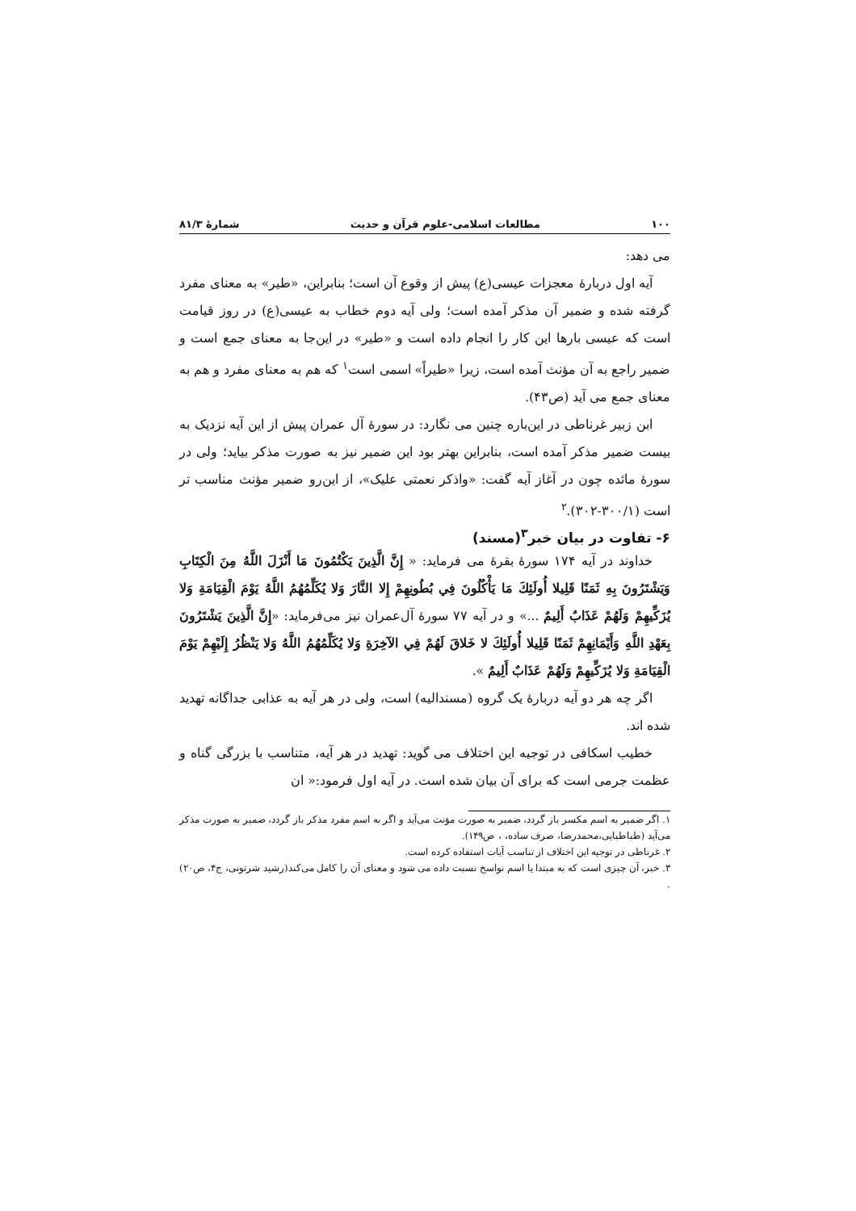۱۰۰ مطالعات اسلامی-علوم قرآن و حدیث شمارۀ ۸۱/۳
می دهد:
آیه اول دربارۀ معجزات عیسی(ع) پیش از وقوع آن است؛ بنابراین، «طیر» به معنای مفرد گرفته شده و ضمیر آن مذکر آمده است؛ ولی آیه دوم خطاب به عیسی(ع) در روز قیامت است که عیسی بارها این کار را انجام داده است و «طیر» در این‌جا به معنای جمع است و ضمیر راجع به آن مؤنث آمده است، زیرا «طیراً» اسمی است<sup>۱</sup> که هم به معنای مفرد و هم به معنای جمع می آید (ص۴۳).
ابن زبیر غرناطی در این‌باره چنین می نگارد: در سورۀ آل عمران پیش از این آیه نزدیک به بیست ضمیر مذکر آمده است، بنابراین بهتر بود این ضمیر نیز به صورت مذکر بیاید؛ ولی در سورۀ مائده چون در آغاز آیه گفت: «واذکر نعمتی علیک»، از این‌رو ضمیر مؤنث مناسب تر است (۳۰۰/۱-۳۰۲).<sup>۲</sup>
۶- تفاوت در بیان خبر<sup>۳</sup>(مسند)
خداوند در آیه ۱۷۴ سورۀ بقرۀ می فرماید: « إِنَّ الَّذِينَ يَكْتُمُونَ مَا أَنْزَلَ اللَّهُ مِنَ الْكِتَابِ وَيَشْتَرُونَ بِهِ ثَمَنًا قَلِيلا أُولَئِكَ مَا يَأْكُلُونَ فِي بُطُونِهِمْ إِلا النَّارَ وَلا يُكَلِّمُهُمُ اللَّهُ يَوْمَ الْقِيَامَةِ وَلا يُزَكِّيهِمْ وَلَهُمْ عَذَابٌ أَلِيمٌ ...» و در آیه ۷۷ سورۀ آل‌عمران نیز می‌فرماید: «إِنَّ الَّذِينَ يَشْتَرُونَ بِعَهْدِ اللَّهِ وَأَيْمَانِهِمْ ثَمَنًا قَلِيلا أُولَئِكَ لا خَلاقَ لَهُمْ فِي الآخِرَةِ وَلا يُكَلِّمُهُمُ اللَّهُ وَلا يَنْظُرُ إِلَيْهِمْ يَوْمَ الْقِيَامَةِ وَلا يُزَكِّيهِمْ وَلَهُمْ عَذَابٌ أَلِيمٌ ».
اگر چه هر دو آیه دربارۀ یک گروه (مسندالیه) است، ولی در هر آیه به عذابی جداگانه تهدید شده اند.
خطیب اسکافی در توجیه این اختلاف می گوید: تهدید در هر آیه، متناسب با بزرگی گناه و عظمت جرمی است که برای آن بیان شده است. در آیه اول فرمود:« ان
۱. اگر ضمیر به اسم مکسر باز گردد، ضمیر به صورت مؤنث می‌آید و اگر به اسم مفرد مذکر باز گردد، ضمیر به صورت مذکر می‌آید (طباطبایی،محمدرضا، صرف ساده، ، ص۱۴۹).
۲. غرناطی در توجیه این اختلاف از تناسب آیات استفاده کرده است.
۳. خبر، آن چیزی است که به مبتدا یا اسم نواسخ نسبت داده می شود و معنای آن را کامل می‌کند(رشید شرتونی، ج۴، ص۲۰) .